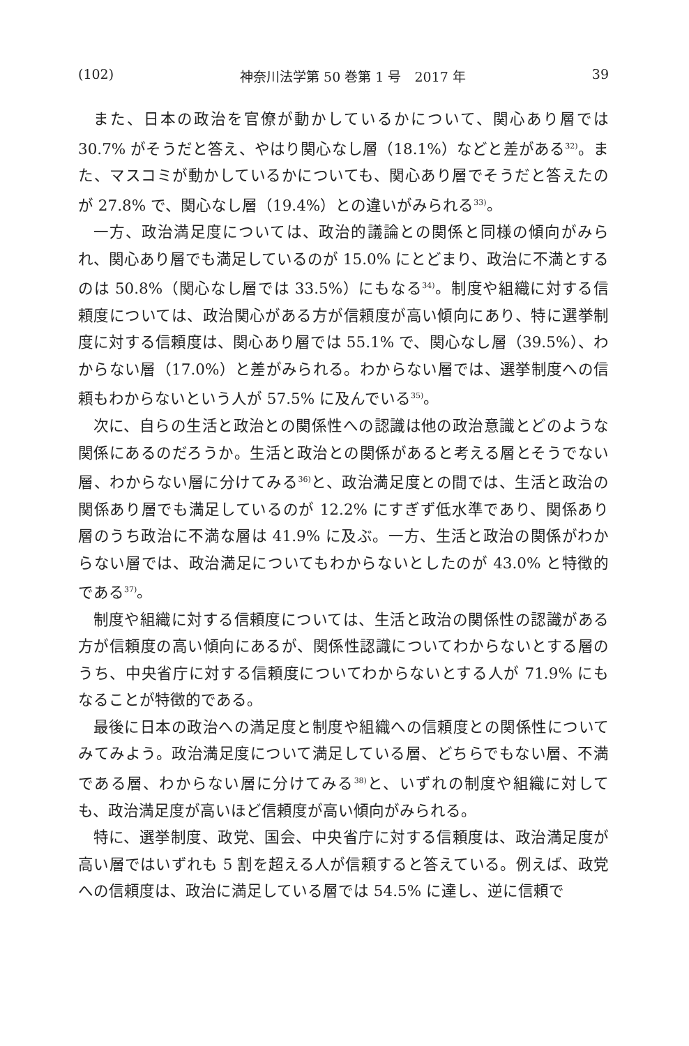(102) 神奈川法学第 50 巻第 1 号　2017 年 39
また、日本の政治を官僚が動かしているかについて、関心あり層では 30.7% がそうだと答え、やはり関心なし層（18.1%）などと差がある<sup>32)</sup>。また、マスコミが動かしているかについても、関心あり層でそうだと答えたのが 27.8% で、関心なし層（19.4%）との違いがみられる<sup>33)</sup>。
一方、政治満足度については、政治的議論との関係と同様の傾向がみられ、関心あり層でも満足しているのが 15.0% にとどまり、政治に不満とするのは 50.8%（関心なし層では 33.5%）にもなる<sup>34)</sup>。制度や組織に対する信頼度については、政治関心がある方が信頼度が高い傾向にあり、特に選挙制度に対する信頼度は、関心あり層では 55.1% で、関心なし層（39.5%）、わからない層（17.0%）と差がみられる。わからない層では、選挙制度への信頼もわからないという人が 57.5% に及んでいる<sup>35)</sup>。
次に、自らの生活と政治との関係性への認識は他の政治意識とどのような関係にあるのだろうか。生活と政治との関係があると考える層とそうでない層、わからない層に分けてみる<sup>36)</sup>と、政治満足度との間では、生活と政治の関係あり層でも満足しているのが 12.2% にすぎず低水準であり、関係あり層のうち政治に不満な層は 41.9% に及ぶ。一方、生活と政治の関係がわからない層では、政治満足についてもわからないとしたのが 43.0% と特徴的である<sup>37)</sup>。
制度や組織に対する信頼度については、生活と政治の関係性の認識がある方が信頼度の高い傾向にあるが、関係性認識についてわからないとする層のうち、中央省庁に対する信頼度についてわからないとする人が 71.9% にもなることが特徴的である。
最後に日本の政治への満足度と制度や組織への信頼度との関係性についてみてみよう。政治満足度について満足している層、どちらでもない層、不満である層、わからない層に分けてみる<sup>38)</sup>と、いずれの制度や組織に対しても、政治満足度が高いほど信頼度が高い傾向がみられる。
特に、選挙制度、政党、国会、中央省庁に対する信頼度は、政治満足度が高い層ではいずれも 5 割を超える人が信頼すると答えている。例えば、政党への信頼度は、政治に満足している層では 54.5% に達し、逆に信頼で